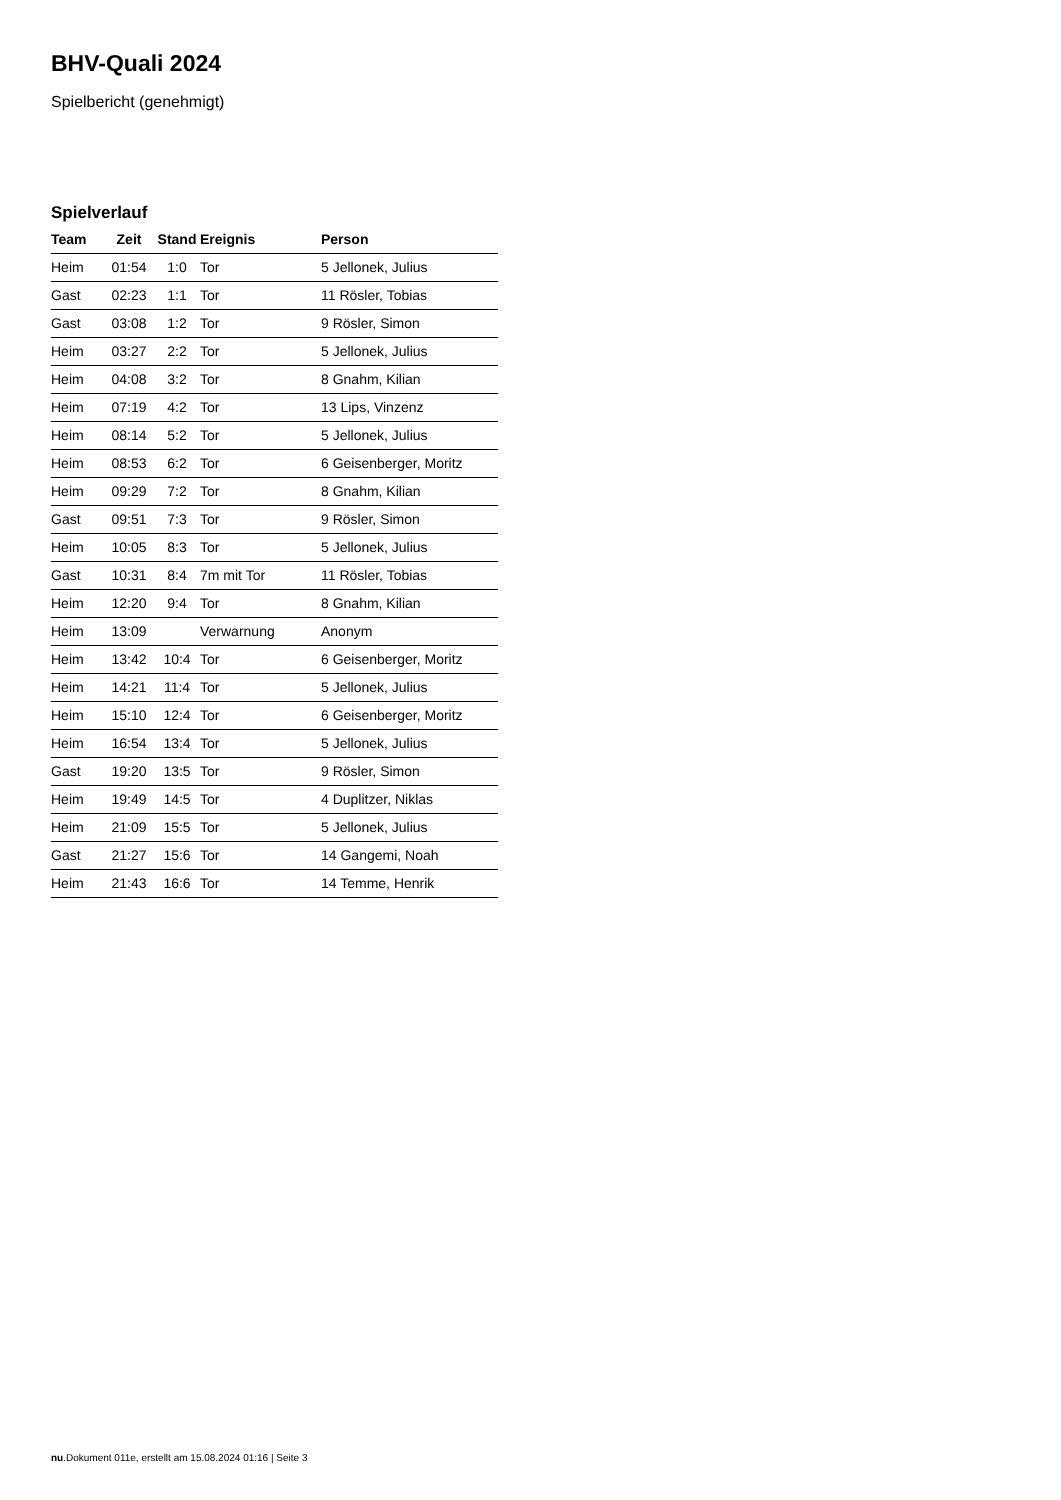BHV-Quali 2024
Spielbericht (genehmigt)
Spielverlauf
| Team | Zeit | Stand | Ereignis | Person |
| --- | --- | --- | --- | --- |
| Heim | 01:54 | 1:0 | Tor | 5 Jellonek, Julius |
| Gast | 02:23 | 1:1 | Tor | 11 Rösler, Tobias |
| Gast | 03:08 | 1:2 | Tor | 9 Rösler, Simon |
| Heim | 03:27 | 2:2 | Tor | 5 Jellonek, Julius |
| Heim | 04:08 | 3:2 | Tor | 8 Gnahm, Kilian |
| Heim | 07:19 | 4:2 | Tor | 13 Lips, Vinzenz |
| Heim | 08:14 | 5:2 | Tor | 5 Jellonek, Julius |
| Heim | 08:53 | 6:2 | Tor | 6 Geisenberger, Moritz |
| Heim | 09:29 | 7:2 | Tor | 8 Gnahm, Kilian |
| Gast | 09:51 | 7:3 | Tor | 9 Rösler, Simon |
| Heim | 10:05 | 8:3 | Tor | 5 Jellonek, Julius |
| Gast | 10:31 | 8:4 | 7m mit Tor | 11 Rösler, Tobias |
| Heim | 12:20 | 9:4 | Tor | 8 Gnahm, Kilian |
| Heim | 13:09 | | Verwarnung | Anonym |
| Heim | 13:42 | 10:4 | Tor | 6 Geisenberger, Moritz |
| Heim | 14:21 | 11:4 | Tor | 5 Jellonek, Julius |
| Heim | 15:10 | 12:4 | Tor | 6 Geisenberger, Moritz |
| Heim | 16:54 | 13:4 | Tor | 5 Jellonek, Julius |
| Gast | 19:20 | 13:5 | Tor | 9 Rösler, Simon |
| Heim | 19:49 | 14:5 | Tor | 4 Duplitzer, Niklas |
| Heim | 21:09 | 15:5 | Tor | 5 Jellonek, Julius |
| Gast | 21:27 | 15:6 | Tor | 14 Gangemi, Noah |
| Heim | 21:43 | 16:6 | Tor | 14 Temme, Henrik |
nu.Dokument 011e, erstellt am 15.08.2024 01:16 | Seite 3